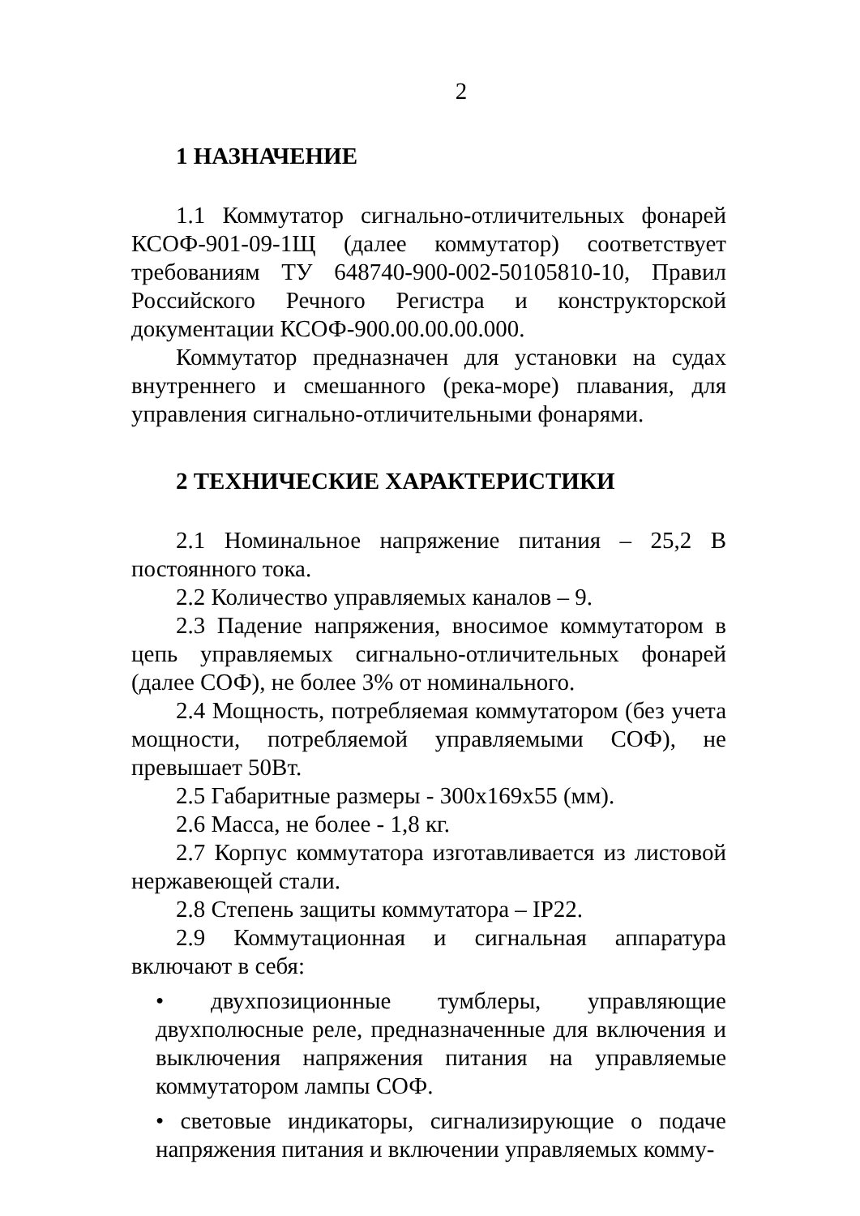2
1 НАЗНАЧЕНИЕ
1.1 Коммутатор сигнально-отличительных фонарей КСОФ-901-09-1Щ (далее коммутатор) соответствует требованиям ТУ 648740-900-002-50105810-10, Правил Российского Речного Регистра и конструкторской документации КСОФ-900.00.00.00.000.
Коммутатор предназначен для установки на судах внутреннего и смешанного (река-море) плавания, для управления сигнально-отличительными фонарями.
2 ТЕХНИЧЕСКИЕ ХАРАКТЕРИСТИКИ
2.1 Номинальное напряжение питания – 25,2 В постоянного тока.
2.2 Количество управляемых каналов – 9.
2.3 Падение напряжения, вносимое коммутатором в цепь управляемых сигнально-отличительных фонарей (далее СОФ), не более 3% от номинального.
2.4 Мощность, потребляемая коммутатором (без учета мощности, потребляемой управляемыми СОФ), не превышает 50Вт.
2.5 Габаритные размеры - 300х169х55 (мм).
2.6 Масса, не более - 1,8 кг.
2.7 Корпус коммутатора изготавливается из листовой нержавеющей стали.
2.8 Степень защиты коммутатора – IP22.
2.9 Коммутационная и сигнальная аппаратура включают в себя:
• двухпозиционные тумблеры, управляющие двухполюсные реле, предназначенные для включения и выключения напряжения питания на управляемые коммутатором лампы СОФ.
• световые индикаторы, сигнализирующие о подаче напряжения питания и включении управляемых комму-